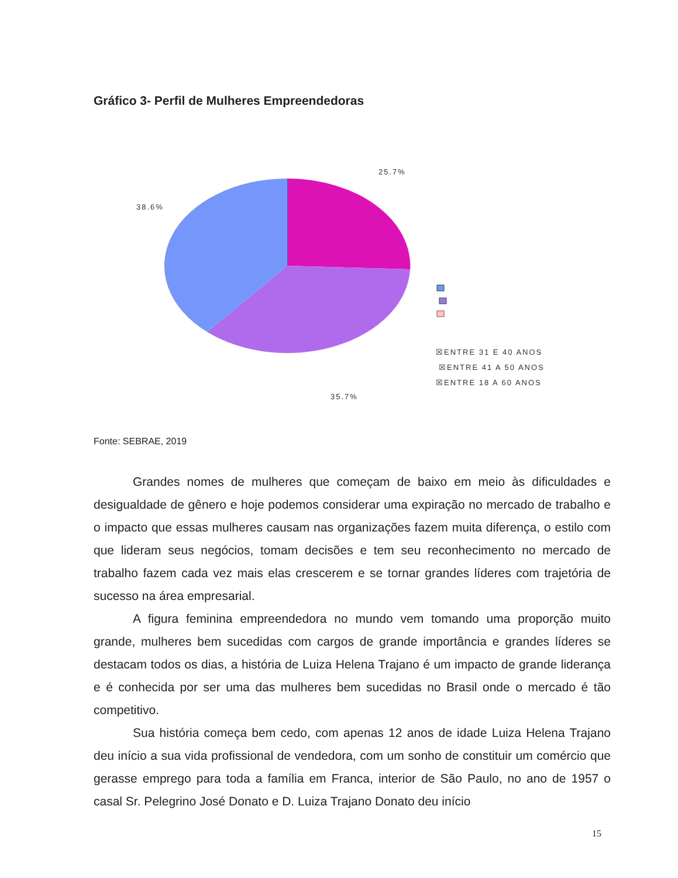Gráfico 3- Perfil de Mulheres Empreendedoras
25.7%
38.6%
35.7%
☒ENTRE 31 E 40 ANOS
☒ENTRE 41 A 50 ANOS
☒ENTRE 18 A 60 ANOS
Fonte: SEBRAE, 2019
Grandes nomes de mulheres que começam de baixo em meio às dificuldades e desigualdade de gênero e hoje podemos considerar uma expiração no mercado de trabalho e o impacto que essas mulheres causam nas organizações fazem muita diferença, o estilo com que lideram seus negócios, tomam decisões e tem seu reconhecimento no mercado de trabalho fazem cada vez mais elas crescerem e se tornar grandes líderes com trajetória de sucesso na área empresarial.
A figura feminina empreendedora no mundo vem tomando uma proporção muito grande, mulheres bem sucedidas com cargos de grande importância e grandes líderes se destacam todos os dias, a história de Luiza Helena Trajano é um impacto de grande liderança e é conhecida por ser uma das mulheres bem sucedidas no Brasil onde o mercado é tão competitivo.
Sua história começa bem cedo, com apenas 12 anos de idade Luiza Helena Trajano deu início a sua vida profissional de vendedora, com um sonho de constituir um comércio que gerasse emprego para toda a família em Franca, interior de São Paulo, no ano de 1957 o casal Sr. Pelegrino José Donato e D. Luiza Trajano Donato deu início
15